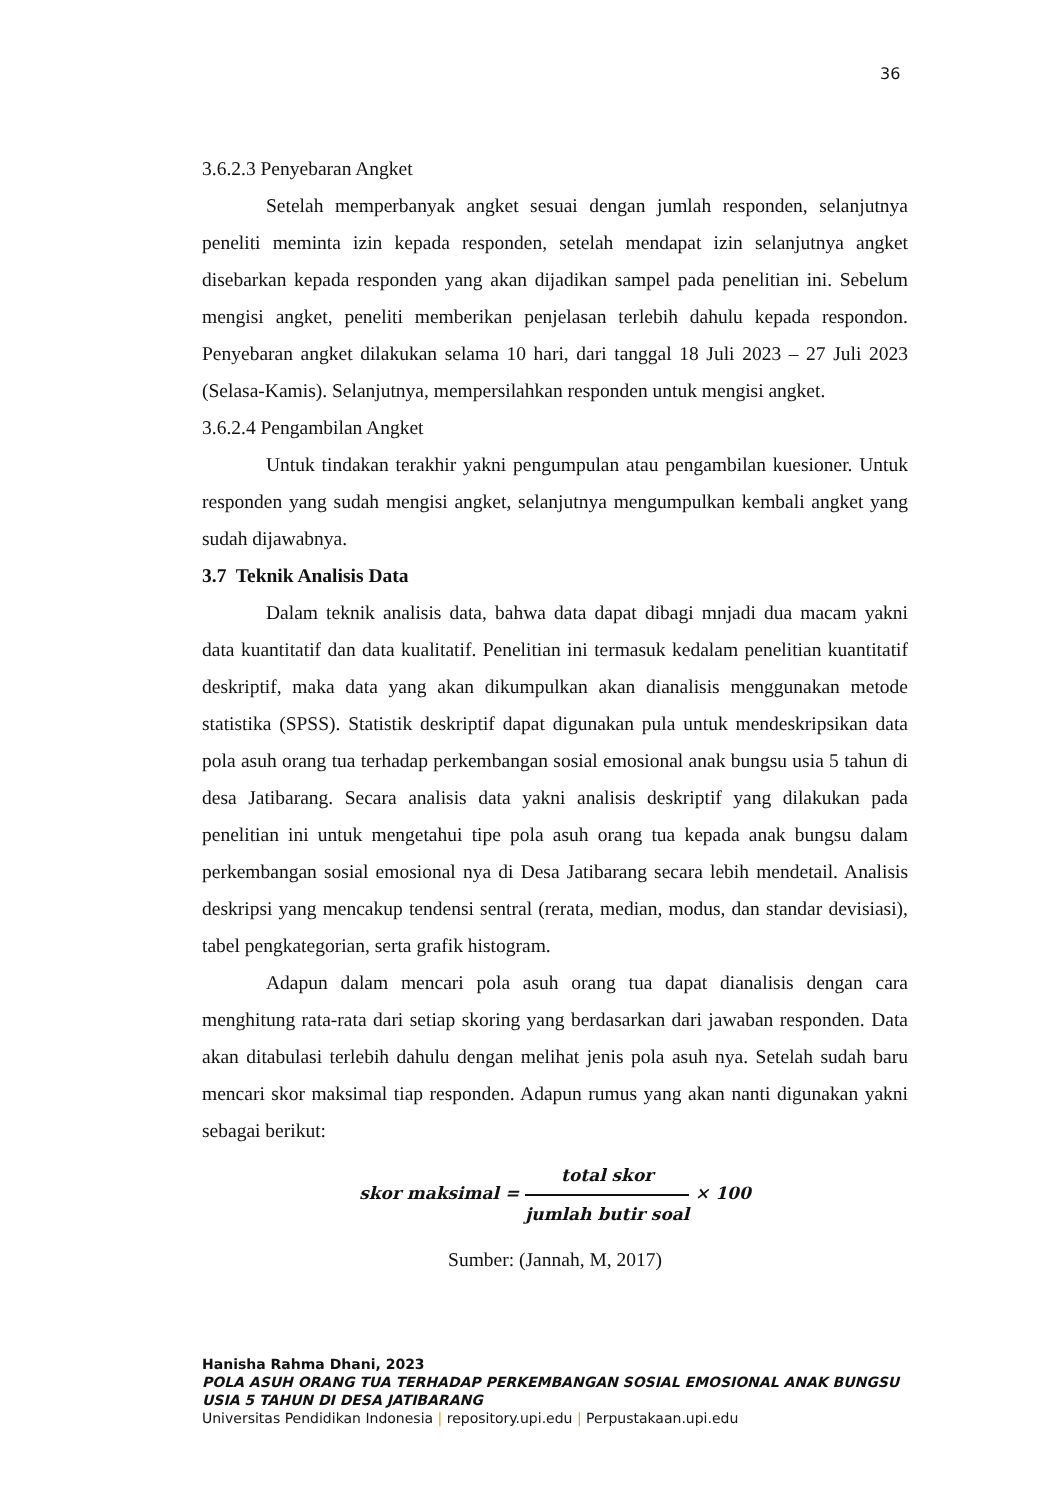36
3.6.2.3 Penyebaran Angket
Setelah memperbanyak angket sesuai dengan jumlah responden, selanjutnya peneliti meminta izin kepada responden, setelah mendapat izin selanjutnya angket disebarkan kepada responden yang akan dijadikan sampel pada penelitian ini. Sebelum mengisi angket, peneliti memberikan penjelasan terlebih dahulu kepada respondon. Penyebaran angket dilakukan selama 10 hari, dari tanggal 18 Juli 2023 – 27 Juli 2023 (Selasa-Kamis). Selanjutnya, mempersilahkan responden untuk mengisi angket.
3.6.2.4 Pengambilan Angket
Untuk tindakan terakhir yakni pengumpulan atau pengambilan kuesioner. Untuk responden yang sudah mengisi angket, selanjutnya mengumpulkan kembali angket yang sudah dijawabnya.
3.7 Teknik Analisis Data
Dalam teknik analisis data, bahwa data dapat dibagi mnjadi dua macam yakni data kuantitatif dan data kualitatif. Penelitian ini termasuk kedalam penelitian kuantitatif deskriptif, maka data yang akan dikumpulkan akan dianalisis menggunakan metode statistika (SPSS). Statistik deskriptif dapat digunakan pula untuk mendeskripsikan data pola asuh orang tua terhadap perkembangan sosial emosional anak bungsu usia 5 tahun di desa Jatibarang. Secara analisis data yakni analisis deskriptif yang dilakukan pada penelitian ini untuk mengetahui tipe pola asuh orang tua kepada anak bungsu dalam perkembangan sosial emosional nya di Desa Jatibarang secara lebih mendetail. Analisis deskripsi yang mencakup tendensi sentral (rerata, median, modus, dan standar devisiasi), tabel pengkategorian, serta grafik histogram.
Adapun dalam mencari pola asuh orang tua dapat dianalisis dengan cara menghitung rata-rata dari setiap skoring yang berdasarkan dari jawaban responden. Data akan ditabulasi terlebih dahulu dengan melihat jenis pola asuh nya. Setelah sudah baru mencari skor maksimal tiap responden. Adapun rumus yang akan nanti digunakan yakni sebagai berikut:
skor maksimal = total skor jumlah butir soal × 100
Sumber: (Jannah, M, 2017)
Hanisha Rahma Dhani, 2023
POLA ASUH ORANG TUA TERHADAP PERKEMBANGAN SOSIAL EMOSIONAL ANAK BUNGSU USIA 5 TAHUN DI DESA JATIBARANG
Universitas Pendidikan Indonesia | repository.upi.edu | Perpustakaan.upi.edu